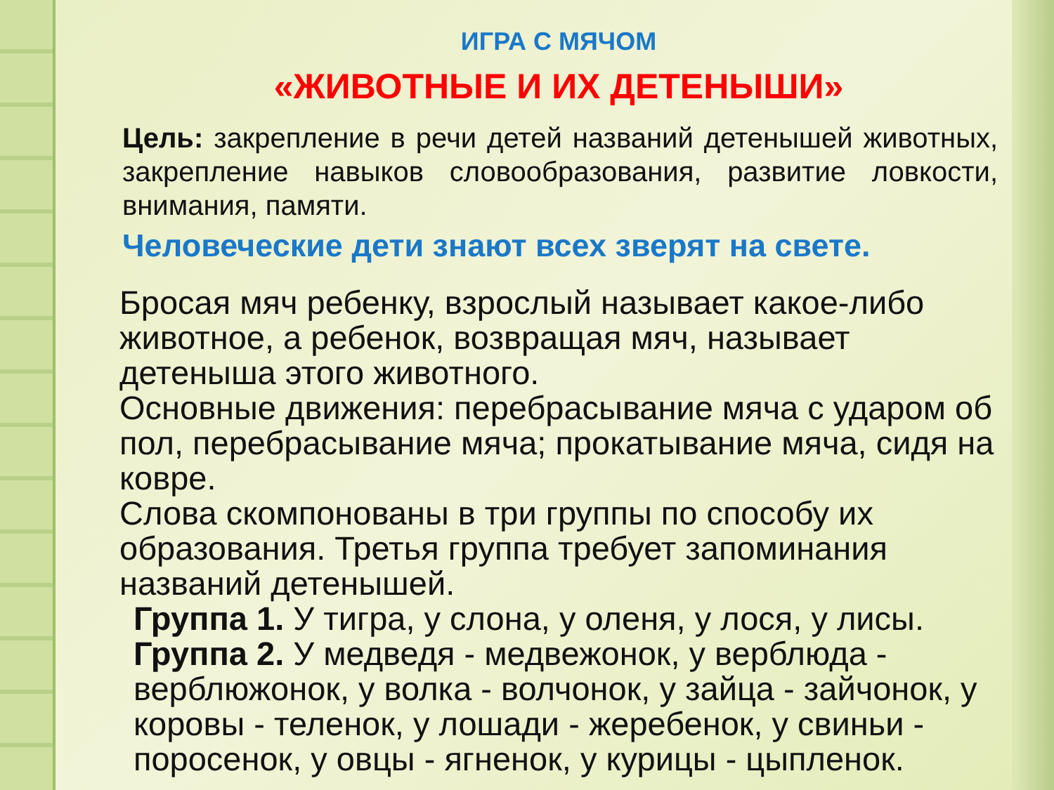ИГРА С МЯЧОМ
«ЖИВОТНЫЕ И ИХ ДЕТЕНЫШИ»
Цель: закрепление в речи детей названий детенышей животных, закрепление навыков словообразования, развитие ловкости, внимания, памяти.
Человеческие дети знают всех зверят на свете.
Бросая мяч ребенку, взрослый называет какое-либо животное, а ребенок, возвращая мяч, называет детеныша этого животного.
Основные движения: перебрасывание мяча с ударом об пол, перебрасывание мяча; прокатывание мяча, сидя на ковре.
Слова скомпонованы в три группы по способу их образования. Третья группа требует запоминания названий детенышей.
Группа 1. У тигра, у слона, у оленя, у лося, у лисы.
Группа 2. У медведя - медвежонок, у верблюда - верблюжонок, у волка - волчонок, у зайца - зайчонок, у коровы - теленок, у лошади - жеребенок, у свиньи - поросенок, у овцы - ягненок, у курицы - цыпленок.